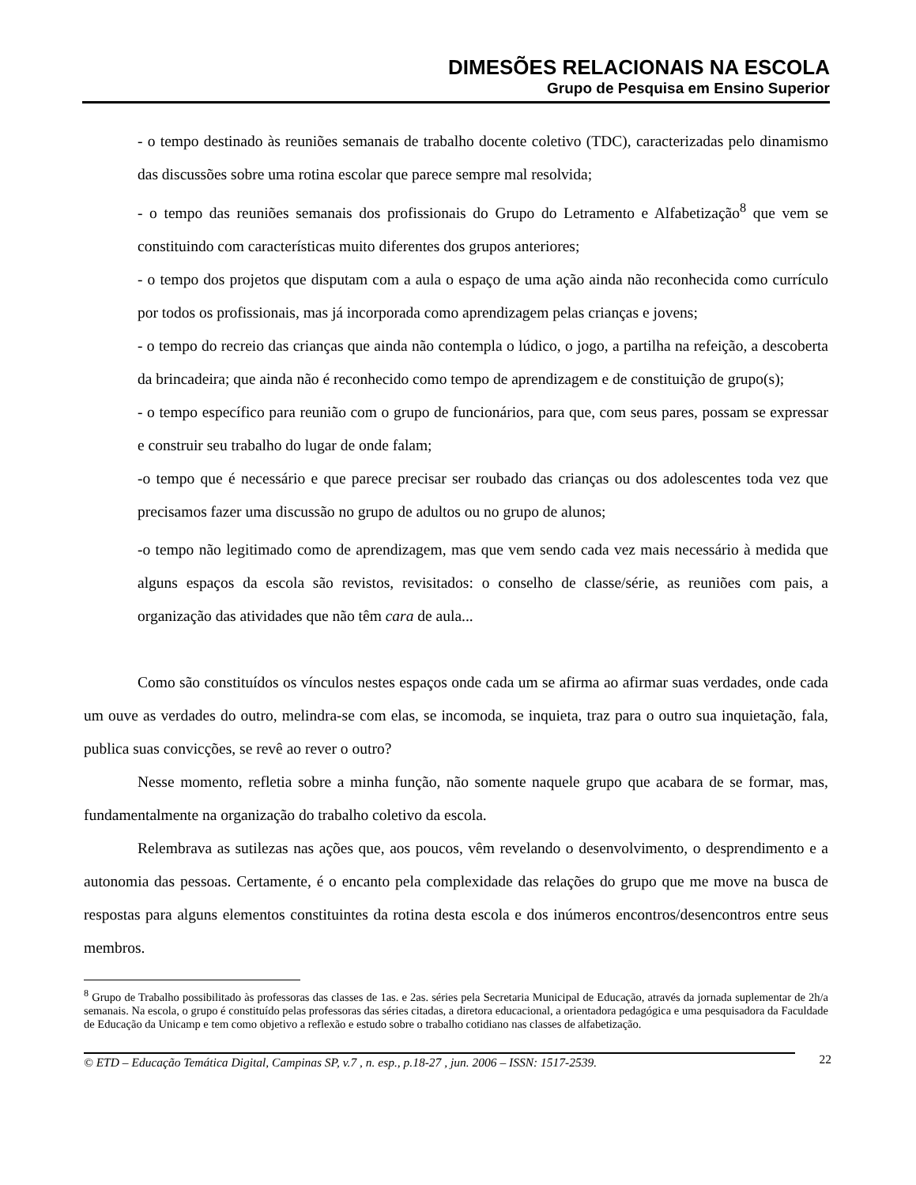DIMESÕES RELACIONAIS NA ESCOLA
Grupo de Pesquisa em Ensino Superior
- o tempo destinado às reuniões semanais de trabalho docente coletivo (TDC), caracterizadas pelo dinamismo das discussões sobre uma rotina escolar que parece sempre mal resolvida;
- o tempo das reuniões semanais dos profissionais do Grupo do Letramento e Alfabetização<sup>8</sup> que vem se constituindo com características muito diferentes dos grupos anteriores;
- o tempo dos projetos que disputam com a aula o espaço de uma ação ainda não reconhecida como currículo por todos os profissionais, mas já incorporada como aprendizagem pelas crianças e jovens;
- o tempo do recreio das crianças que ainda não contempla o lúdico, o jogo, a partilha na refeição, a descoberta da brincadeira; que ainda não é reconhecido como tempo de aprendizagem e de constituição de grupo(s);
- o tempo específico para reunião com o grupo de funcionários, para que, com seus pares, possam se expressar e construir seu trabalho do lugar de onde falam;
-o tempo que é necessário e que parece precisar ser roubado das crianças ou dos adolescentes toda vez que precisamos fazer uma discussão no grupo de adultos ou no grupo de alunos;
-o tempo não legitimado como de aprendizagem, mas que vem sendo cada vez mais necessário à medida que alguns espaços da escola são revistos, revisitados: o conselho de classe/série, as reuniões com pais, a organização das atividades que não têm cara de aula...
Como são constituídos os vínculos nestes espaços onde cada um se afirma ao afirmar suas verdades, onde cada um ouve as verdades do outro, melindra-se com elas, se incomoda, se inquieta, traz para o outro sua inquietação, fala, publica suas convicções, se revê ao rever o outro?
Nesse momento, refletia sobre a minha função, não somente naquele grupo que acabara de se formar, mas, fundamentalmente na organização do trabalho coletivo da escola.
Relembrava as sutilezas nas ações que, aos poucos, vêm revelando o desenvolvimento, o desprendimento e a autonomia das pessoas. Certamente, é o encanto pela complexidade das relações do grupo que me move na busca de respostas para alguns elementos constituintes da rotina desta escola e dos inúmeros encontros/desencontros entre seus membros.
<sup>8</sup> Grupo de Trabalho possibilitado às professoras das classes de 1as. e 2as. séries pela Secretaria Municipal de Educação, através da jornada suplementar de 2h/a semanais. Na escola, o grupo é constituído pelas professoras das séries citadas, a diretora educacional, a orientadora pedagógica e uma pesquisadora da Faculdade de Educação da Unicamp e tem como objetivo a reflexão e estudo sobre o trabalho cotidiano nas classes de alfabetização.
© ETD – Educação Temática Digital, Campinas SP, v.7 , n. esp., p.18-27 , jun. 2006 – ISSN: 1517-2539. 22